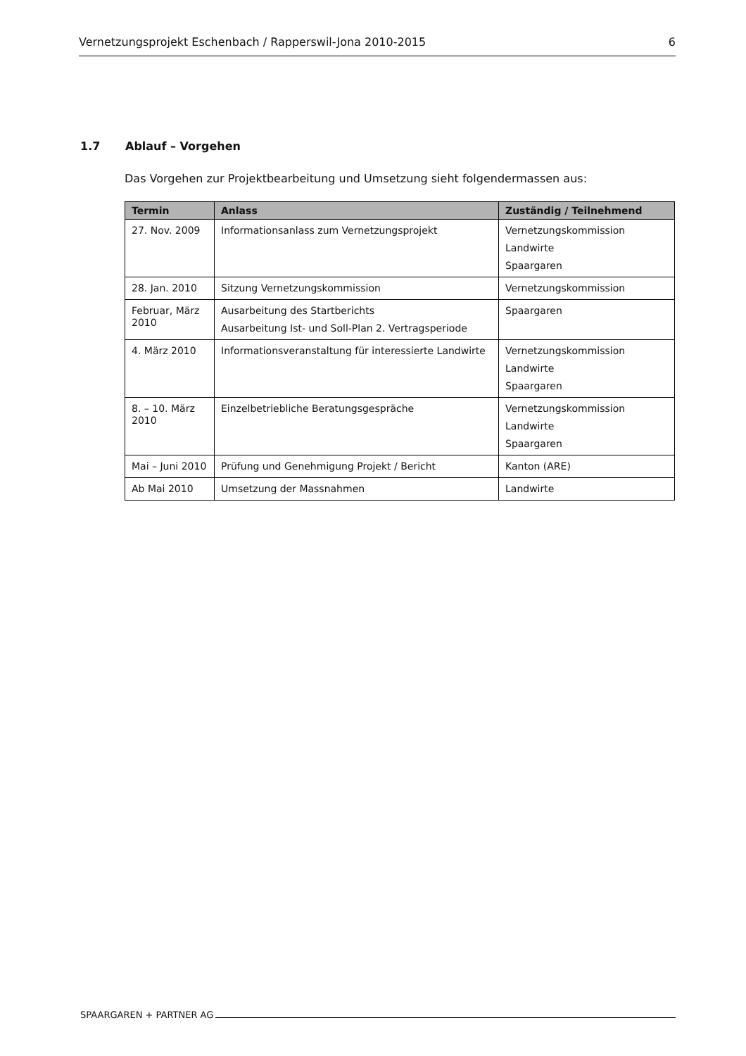Vernetzungsprojekt Eschenbach / Rapperswil-Jona 2010-2015 6
1.7 Ablauf – Vorgehen
Das Vorgehen zur Projektbearbeitung und Umsetzung sieht folgendermassen aus:
| Termin | Anlass | Zuständig / Teilnehmend |
| --- | --- | --- |
| 27. Nov. 2009 | Informationsanlass zum Vernetzungsprojekt | Vernetzungskommission Landwirte Spaargaren |
| 28. Jan. 2010 | Sitzung Vernetzungskommission | Vernetzungskommission |
| Februar, März 2010 | Ausarbeitung des Startberichts Ausarbeitung Ist- und Soll-Plan 2. Vertragsperiode | Spaargaren |
| 4. März 2010 | Informationsveranstaltung für interessierte Landwirte | Vernetzungskommission Landwirte Spaargaren |
| 8. – 10. März 2010 | Einzelbetriebliche Beratungsgespräche | Vernetzungskommission Landwirte Spaargaren |
| Mai – Juni 2010 | Prüfung und Genehmigung Projekt / Bericht | Kanton (ARE) |
| Ab Mai 2010 | Umsetzung der Massnahmen | Landwirte |
SPAARGAREN + PARTNER AG